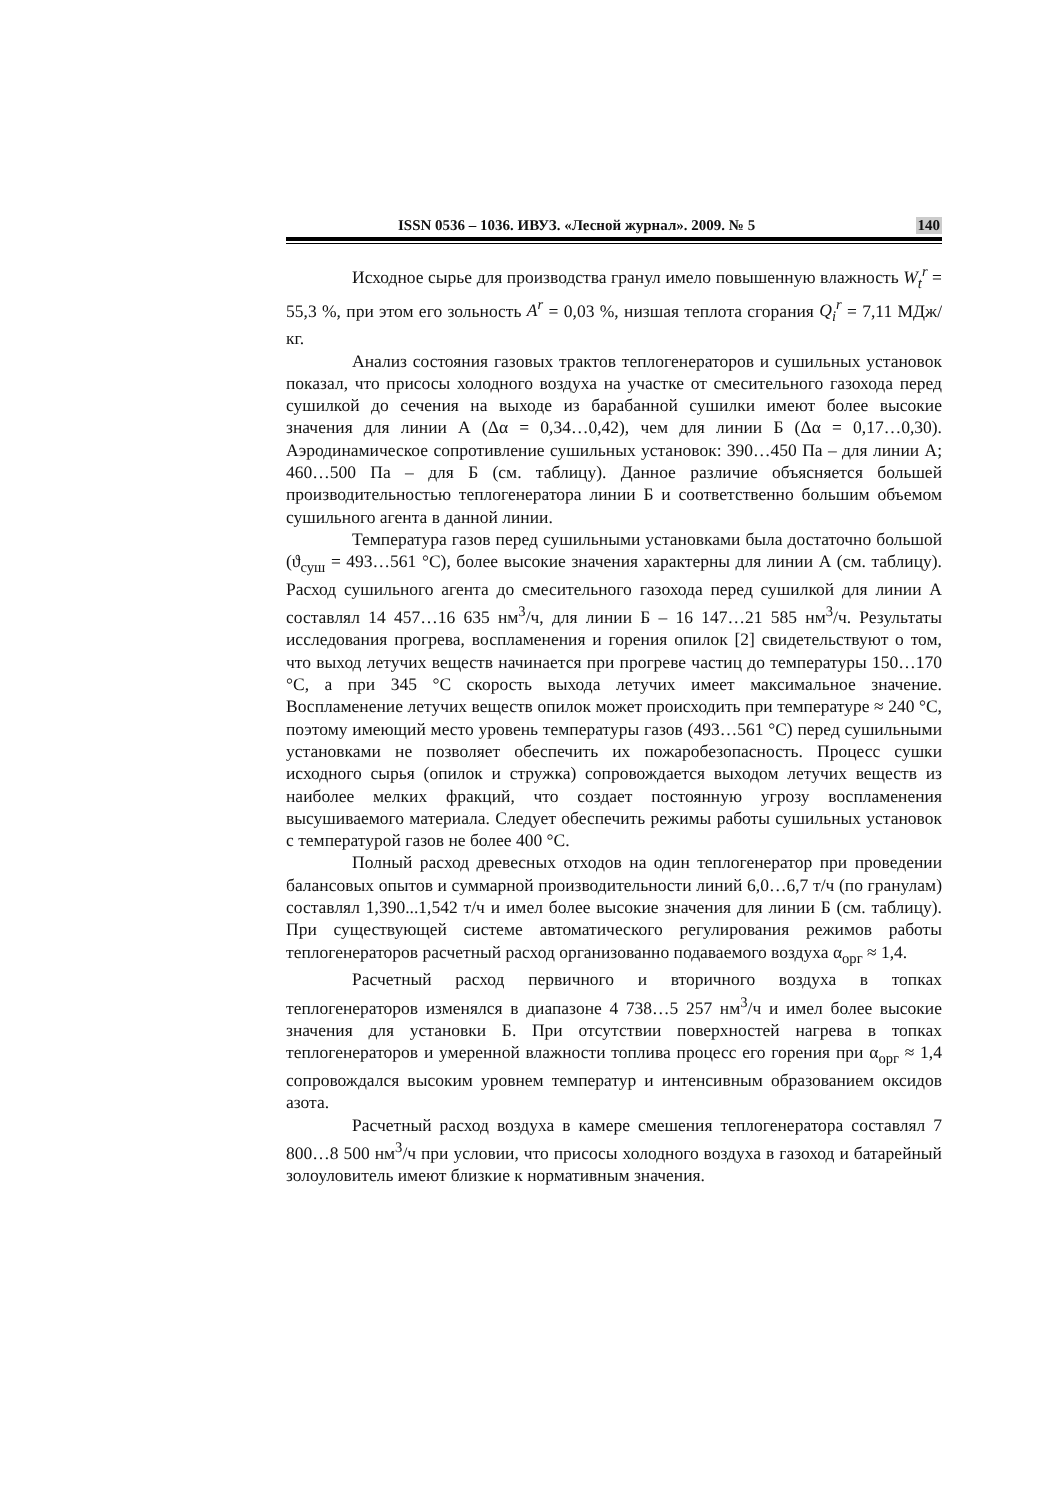ISSN 0536 – 1036. ИВУЗ. «Лесной журнал». 2009. № 5 140
Исходное сырье для производства гранул имело повышенную влажность W<sub>t</sub><sup>r</sup> = 55,3 %, при этом его зольность A<sup>r</sup> = 0,03 %, низшая теплота сгорания Q<sub>i</sub><sup>r</sup> = 7,11 МДж/кг.
Анализ состояния газовых трактов теплогенераторов и сушильных установок показал, что присосы холодного воздуха на участке от смесительного газохода перед сушилкой до сечения на выходе из барабанной сушилки имеют более высокие значения для линии А (Δα = 0,34…0,42), чем для линии Б (Δα = 0,17…0,30). Аэродинамическое сопротивление сушильных установок: 390…450 Па – для линии А; 460…500 Па – для Б (см. таблицу). Данное различие объясняется большей производительностью теплогенератора линии Б и соответственно большим объемом сушильного агента в данной линии.
Температура газов перед сушильными установками была достаточно большой (ϑ<sub>суш</sub> = 493…561 °С), более высокие значения характерны для линии А (см. таблицу). Расход сушильного агента до смесительного газохода перед сушилкой для линии А составлял 14 457…16 635 нм<sup>3</sup>/ч, для линии Б – 16 147…21 585 нм<sup>3</sup>/ч. Результаты исследования прогрева, воспламенения и горения опилок [2] свидетельствуют о том, что выход летучих веществ начинается при прогреве частиц до температуры 150…170 °С, а при 345 °С скорость выхода летучих имеет максимальное значение. Воспламенение летучих веществ опилок может происходить при температуре ≈ 240 °С, поэтому имеющий место уровень температуры газов (493…561 °С) перед сушильными установками не позволяет обеспечить их пожаробезопасность. Процесс сушки исходного сырья (опилок и стружка) сопровождается выходом летучих веществ из наиболее мелких фракций, что создает постоянную угрозу воспламенения высушиваемого материала. Следует обеспечить режимы работы сушильных установок с температурой газов не более 400 °С.
Полный расход древесных отходов на один теплогенератор при проведении балансовых опытов и суммарной производительности линий 6,0…6,7 т/ч (по гранулам) составлял 1,390...1,542 т/ч и имел более высокие значения для линии Б (см. таблицу). При существующей системе автоматического регулирования режимов работы теплогенераторов расчетный расход организованно подаваемого воздуха α<sub>орг</sub> ≈ 1,4.
Расчетный расход первичного и вторичного воздуха в топках теплогенераторов изменялся в диапазоне 4 738…5 257 нм<sup>3</sup>/ч и имел более высокие значения для установки Б. При отсутствии поверхностей нагрева в топках теплогенераторов и умеренной влажности топлива процесс его горения при α<sub>орг</sub> ≈ 1,4 сопровождался высоким уровнем температур и интенсивным образованием оксидов азота.
Расчетный расход воздуха в камере смешения теплогенератора составлял 7 800…8 500 нм<sup>3</sup>/ч при условии, что присосы холодного воздуха в газоход и батарейный золоуловитель имеют близкие к нормативным значения.